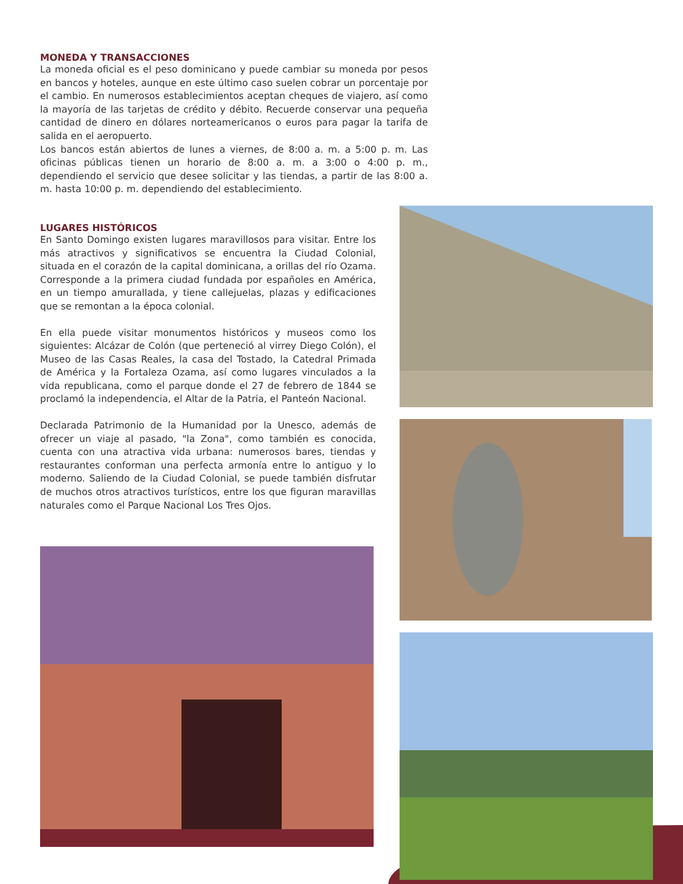MONEDA Y TRANSACCIONES
La moneda oficial es el peso dominicano y puede cambiar su moneda por pesos en bancos y hoteles, aunque en este último caso suelen cobrar un porcentaje por el cambio. En numerosos establecimientos aceptan cheques de viajero, así como la mayoría de las tarjetas de crédito y débito. Recuerde conservar una pequeña cantidad de dinero en dólares norteamericanos o euros para pagar la tarifa de salida en el aeropuerto.
Los bancos están abiertos de lunes a viernes, de 8:00 a. m. a 5:00 p. m. Las oficinas públicas tienen un horario de 8:00 a. m. a 3:00 o 4:00 p. m., dependiendo el servicio que desee solicitar y las tiendas, a partir de las 8:00 a. m. hasta 10:00 p. m. dependiendo del establecimiento.
LUGARES HISTÓRICOS
En Santo Domingo existen lugares maravillosos para visitar. Entre los más atractivos y significativos se encuentra la Ciudad Colonial, situada en el corazón de la capital dominicana, a orillas del río Ozama. Corresponde a la primera ciudad fundada por españoles en América, en un tiempo amurallada, y tiene callejuelas, plazas y edificaciones que se remontan a la época colonial.
En ella puede visitar monumentos históricos y museos como los siguientes: Alcázar de Colón (que perteneció al virrey Diego Colón), el Museo de las Casas Reales, la casa del Tostado, la Catedral Primada de América y la Fortaleza Ozama, así como lugares vinculados a la vida republicana, como el parque donde el 27 de febrero de 1844 se proclamó la independencia, el Altar de la Patria, el Panteón Nacional.
Declarada Patrimonio de la Humanidad por la Unesco, además de ofrecer un viaje al pasado, "la Zona", como también es conocida, cuenta con una atractiva vida urbana: numerosos bares, tiendas y restaurantes conforman una perfecta armonía entre lo antiguo y lo moderno. Saliendo de la Ciudad Colonial, se puede también disfrutar de muchos otros atractivos turísticos, entre los que figuran maravillas naturales como el Parque Nacional Los Tres Ojos.